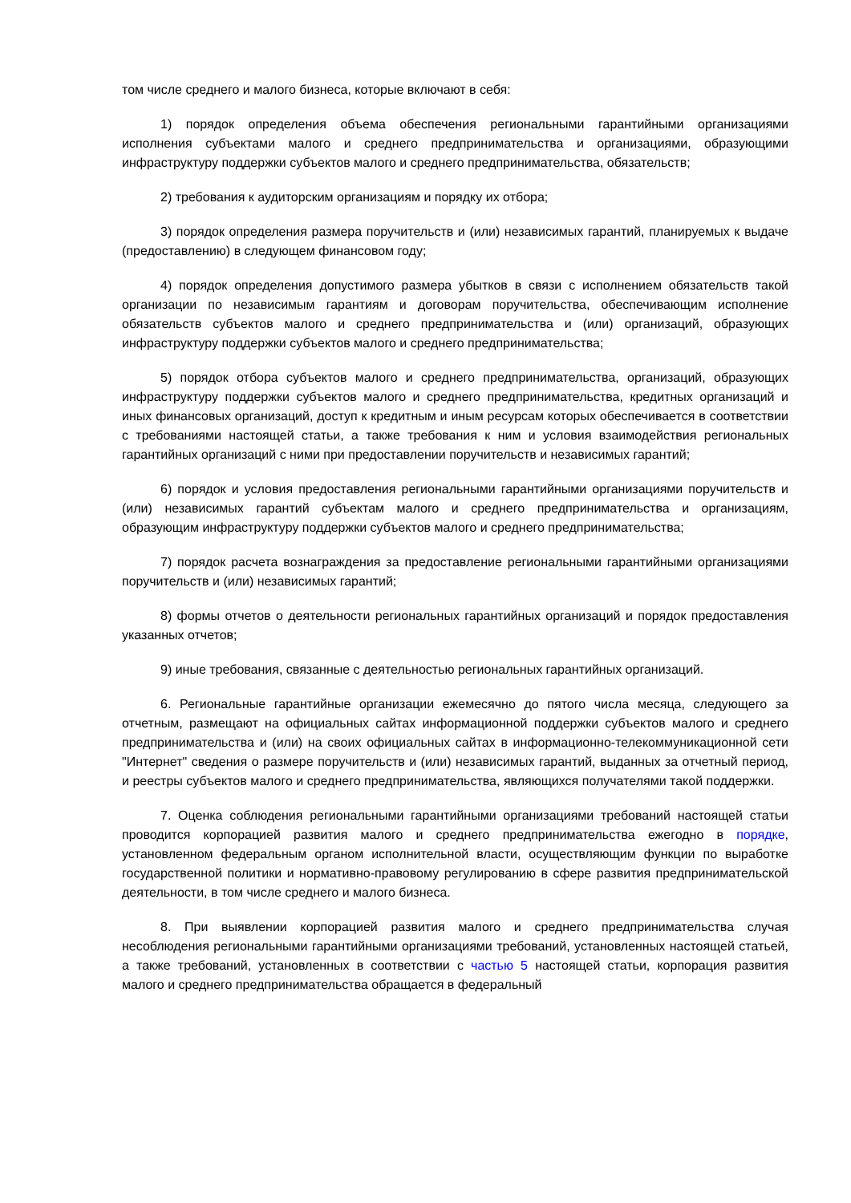том числе среднего и малого бизнеса, которые включают в себя:
1) порядок определения объема обеспечения региональными гарантийными организациями исполнения субъектами малого и среднего предпринимательства и организациями, образующими инфраструктуру поддержки субъектов малого и среднего предпринимательства, обязательств;
2) требования к аудиторским организациям и порядку их отбора;
3) порядок определения размера поручительств и (или) независимых гарантий, планируемых к выдаче (предоставлению) в следующем финансовом году;
4) порядок определения допустимого размера убытков в связи с исполнением обязательств такой организации по независимым гарантиям и договорам поручительства, обеспечивающим исполнение обязательств субъектов малого и среднего предпринимательства и (или) организаций, образующих инфраструктуру поддержки субъектов малого и среднего предпринимательства;
5) порядок отбора субъектов малого и среднего предпринимательства, организаций, образующих инфраструктуру поддержки субъектов малого и среднего предпринимательства, кредитных организаций и иных финансовых организаций, доступ к кредитным и иным ресурсам которых обеспечивается в соответствии с требованиями настоящей статьи, а также требования к ним и условия взаимодействия региональных гарантийных организаций с ними при предоставлении поручительств и независимых гарантий;
6) порядок и условия предоставления региональными гарантийными организациями поручительств и (или) независимых гарантий субъектам малого и среднего предпринимательства и организациям, образующим инфраструктуру поддержки субъектов малого и среднего предпринимательства;
7) порядок расчета вознаграждения за предоставление региональными гарантийными организациями поручительств и (или) независимых гарантий;
8) формы отчетов о деятельности региональных гарантийных организаций и порядок предоставления указанных отчетов;
9) иные требования, связанные с деятельностью региональных гарантийных организаций.
6. Региональные гарантийные организации ежемесячно до пятого числа месяца, следующего за отчетным, размещают на официальных сайтах информационной поддержки субъектов малого и среднего предпринимательства и (или) на своих официальных сайтах в информационно-телекоммуникационной сети "Интернет" сведения о размере поручительств и (или) независимых гарантий, выданных за отчетный период, и реестры субъектов малого и среднего предпринимательства, являющихся получателями такой поддержки.
7. Оценка соблюдения региональными гарантийными организациями требований настоящей статьи проводится корпорацией развития малого и среднего предпринимательства ежегодно в порядке, установленном федеральным органом исполнительной власти, осуществляющим функции по выработке государственной политики и нормативно-правовому регулированию в сфере развития предпринимательской деятельности, в том числе среднего и малого бизнеса.
8. При выявлении корпорацией развития малого и среднего предпринимательства случая несоблюдения региональными гарантийными организациями требований, установленных настоящей статьей, а также требований, установленных в соответствии с частью 5 настоящей статьи, корпорация развития малого и среднего предпринимательства обращается в федеральный